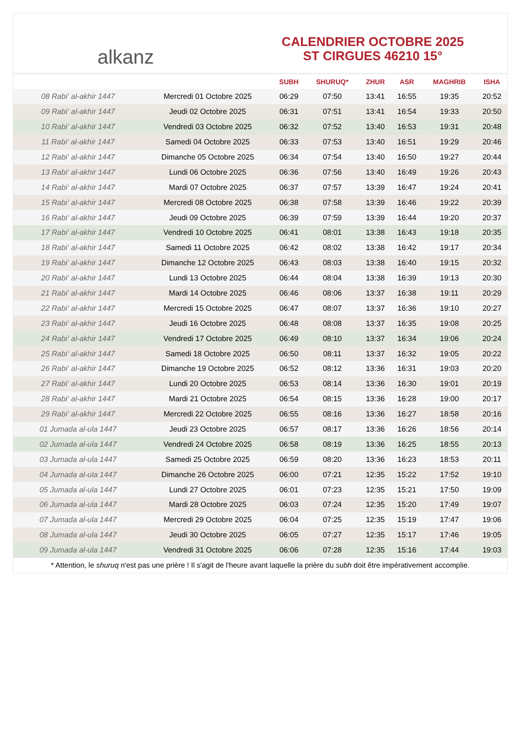alkanz
CALENDRIER OCTOBRE 2025
ST CIRGUES 46210 15°
| | | SUBH | SHURUQ* | ZHUR | ASR | MAGHRIB | ISHA |
| --- | --- | --- | --- | --- | --- | --- | --- |
| 08 Rabi‘ al-akhir 1447 | Mercredi 01 Octobre 2025 | 06:29 | 07:50 | 13:41 | 16:55 | 19:35 | 20:52 |
| 09 Rabi‘ al-akhir 1447 | Jeudi 02 Octobre 2025 | 06:31 | 07:51 | 13:41 | 16:54 | 19:33 | 20:50 |
| 10 Rabi‘ al-akhir 1447 | Vendredi 03 Octobre 2025 | 06:32 | 07:52 | 13:40 | 16:53 | 19:31 | 20:48 |
| 11 Rabi‘ al-akhir 1447 | Samedi 04 Octobre 2025 | 06:33 | 07:53 | 13:40 | 16:51 | 19:29 | 20:46 |
| 12 Rabi‘ al-akhir 1447 | Dimanche 05 Octobre 2025 | 06:34 | 07:54 | 13:40 | 16:50 | 19:27 | 20:44 |
| 13 Rabi‘ al-akhir 1447 | Lundi 06 Octobre 2025 | 06:36 | 07:56 | 13:40 | 16:49 | 19:26 | 20:43 |
| 14 Rabi‘ al-akhir 1447 | Mardi 07 Octobre 2025 | 06:37 | 07:57 | 13:39 | 16:47 | 19:24 | 20:41 |
| 15 Rabi‘ al-akhir 1447 | Mercredi 08 Octobre 2025 | 06:38 | 07:58 | 13:39 | 16:46 | 19:22 | 20:39 |
| 16 Rabi‘ al-akhir 1447 | Jeudi 09 Octobre 2025 | 06:39 | 07:59 | 13:39 | 16:44 | 19:20 | 20:37 |
| 17 Rabi‘ al-akhir 1447 | Vendredi 10 Octobre 2025 | 06:41 | 08:01 | 13:38 | 16:43 | 19:18 | 20:35 |
| 18 Rabi‘ al-akhir 1447 | Samedi 11 Octobre 2025 | 06:42 | 08:02 | 13:38 | 16:42 | 19:17 | 20:34 |
| 19 Rabi‘ al-akhir 1447 | Dimanche 12 Octobre 2025 | 06:43 | 08:03 | 13:38 | 16:40 | 19:15 | 20:32 |
| 20 Rabi‘ al-akhir 1447 | Lundi 13 Octobre 2025 | 06:44 | 08:04 | 13:38 | 16:39 | 19:13 | 20:30 |
| 21 Rabi‘ al-akhir 1447 | Mardi 14 Octobre 2025 | 06:46 | 08:06 | 13:37 | 16:38 | 19:11 | 20:29 |
| 22 Rabi‘ al-akhir 1447 | Mercredi 15 Octobre 2025 | 06:47 | 08:07 | 13:37 | 16:36 | 19:10 | 20:27 |
| 23 Rabi‘ al-akhir 1447 | Jeudi 16 Octobre 2025 | 06:48 | 08:08 | 13:37 | 16:35 | 19:08 | 20:25 |
| 24 Rabi‘ al-akhir 1447 | Vendredi 17 Octobre 2025 | 06:49 | 08:10 | 13:37 | 16:34 | 19:06 | 20:24 |
| 25 Rabi‘ al-akhir 1447 | Samedi 18 Octobre 2025 | 06:50 | 08:11 | 13:37 | 16:32 | 19:05 | 20:22 |
| 26 Rabi‘ al-akhir 1447 | Dimanche 19 Octobre 2025 | 06:52 | 08:12 | 13:36 | 16:31 | 19:03 | 20:20 |
| 27 Rabi‘ al-akhir 1447 | Lundi 20 Octobre 2025 | 06:53 | 08:14 | 13:36 | 16:30 | 19:01 | 20:19 |
| 28 Rabi‘ al-akhir 1447 | Mardi 21 Octobre 2025 | 06:54 | 08:15 | 13:36 | 16:28 | 19:00 | 20:17 |
| 29 Rabi‘ al-akhir 1447 | Mercredi 22 Octobre 2025 | 06:55 | 08:16 | 13:36 | 16:27 | 18:58 | 20:16 |
| 01 Jumada al-ula 1447 | Jeudi 23 Octobre 2025 | 06:57 | 08:17 | 13:36 | 16:26 | 18:56 | 20:14 |
| 02 Jumada al-ula 1447 | Vendredi 24 Octobre 2025 | 06:58 | 08:19 | 13:36 | 16:25 | 18:55 | 20:13 |
| 03 Jumada al-ula 1447 | Samedi 25 Octobre 2025 | 06:59 | 08:20 | 13:36 | 16:23 | 18:53 | 20:11 |
| 04 Jumada al-ula 1447 | Dimanche 26 Octobre 2025 | 06:00 | 07:21 | 12:35 | 15:22 | 17:52 | 19:10 |
| 05 Jumada al-ula 1447 | Lundi 27 Octobre 2025 | 06:01 | 07:23 | 12:35 | 15:21 | 17:50 | 19:09 |
| 06 Jumada al-ula 1447 | Mardi 28 Octobre 2025 | 06:03 | 07:24 | 12:35 | 15:20 | 17:49 | 19:07 |
| 07 Jumada al-ula 1447 | Mercredi 29 Octobre 2025 | 06:04 | 07:25 | 12:35 | 15:19 | 17:47 | 19:06 |
| 08 Jumada al-ula 1447 | Jeudi 30 Octobre 2025 | 06:05 | 07:27 | 12:35 | 15:17 | 17:46 | 19:05 |
| 09 Jumada al-ula 1447 | Vendredi 31 Octobre 2025 | 06:06 | 07:28 | 12:35 | 15:16 | 17:44 | 19:03 |
* Attention, le shuruq n'est pas une prière ! Il s'agit de l'heure avant laquelle la prière du subh doit être impérativement accomplie.